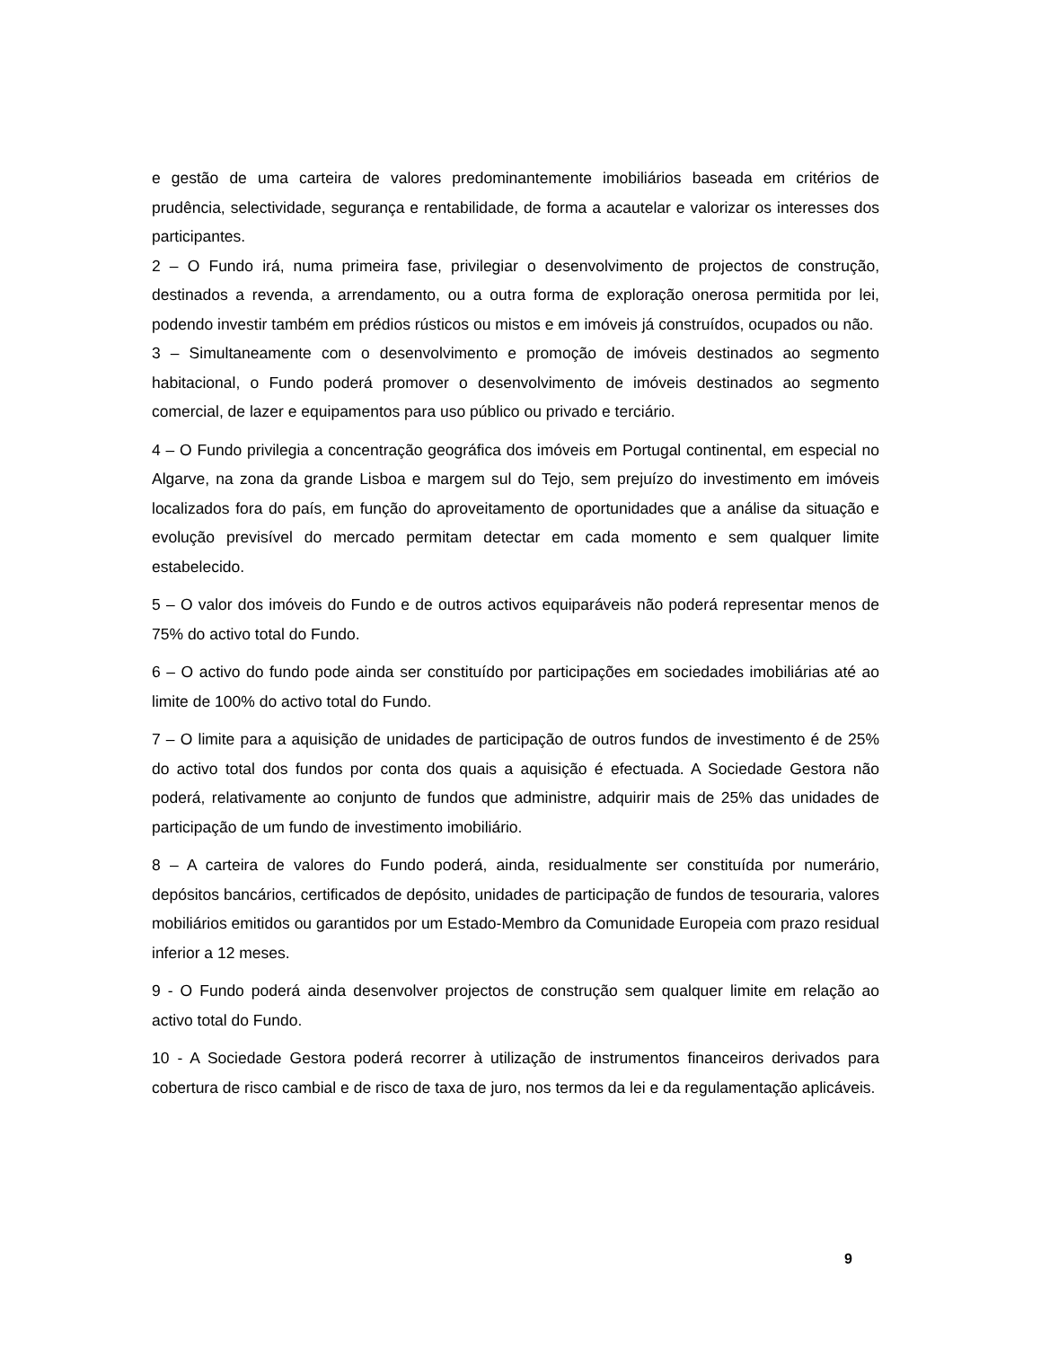e gestão de uma carteira de valores predominantemente imobiliários baseada em critérios de prudência, selectividade, segurança e rentabilidade, de forma a acautelar e valorizar os interesses dos participantes.
2 – O Fundo irá, numa primeira fase, privilegiar o desenvolvimento de projectos de construção, destinados a revenda, a arrendamento, ou a outra forma de exploração onerosa permitida por lei, podendo investir também em prédios rústicos ou mistos e em imóveis já construídos, ocupados ou não.
3 – Simultaneamente com o desenvolvimento e promoção de imóveis destinados ao segmento habitacional, o Fundo poderá promover o desenvolvimento de imóveis destinados ao segmento comercial, de lazer e equipamentos para uso público ou privado e terciário.
4 – O Fundo privilegia a concentração geográfica dos imóveis em Portugal continental, em especial no Algarve, na zona da grande Lisboa e margem sul do Tejo, sem prejuízo do investimento em imóveis localizados fora do país, em função do aproveitamento de oportunidades que a análise da situação e evolução previsível do mercado permitam detectar em cada momento e sem qualquer limite estabelecido.
5 – O valor dos imóveis do Fundo e de outros activos equiparáveis não poderá representar menos de 75% do activo total do Fundo.
6 – O activo do fundo pode ainda ser constituído por participações em sociedades imobiliárias até ao limite de 100% do activo total do Fundo.
7 – O limite para a aquisição de unidades de participação de outros fundos de investimento é de 25% do activo total dos fundos por conta dos quais a aquisição é efectuada. A Sociedade Gestora não poderá, relativamente ao conjunto de fundos que administre, adquirir mais de 25% das unidades de participação de um fundo de investimento imobiliário.
8 – A carteira de valores do Fundo poderá, ainda, residualmente ser constituída por numerário, depósitos bancários, certificados de depósito, unidades de participação de fundos de tesouraria, valores mobiliários emitidos ou garantidos por um Estado-Membro da Comunidade Europeia com prazo residual inferior a 12 meses.
9 - O Fundo poderá ainda desenvolver projectos de construção sem qualquer limite em relação ao activo total do Fundo.
10 - A Sociedade Gestora poderá recorrer à utilização de instrumentos financeiros derivados para cobertura de risco cambial e de risco de taxa de juro, nos termos da lei e da regulamentação aplicáveis.
9